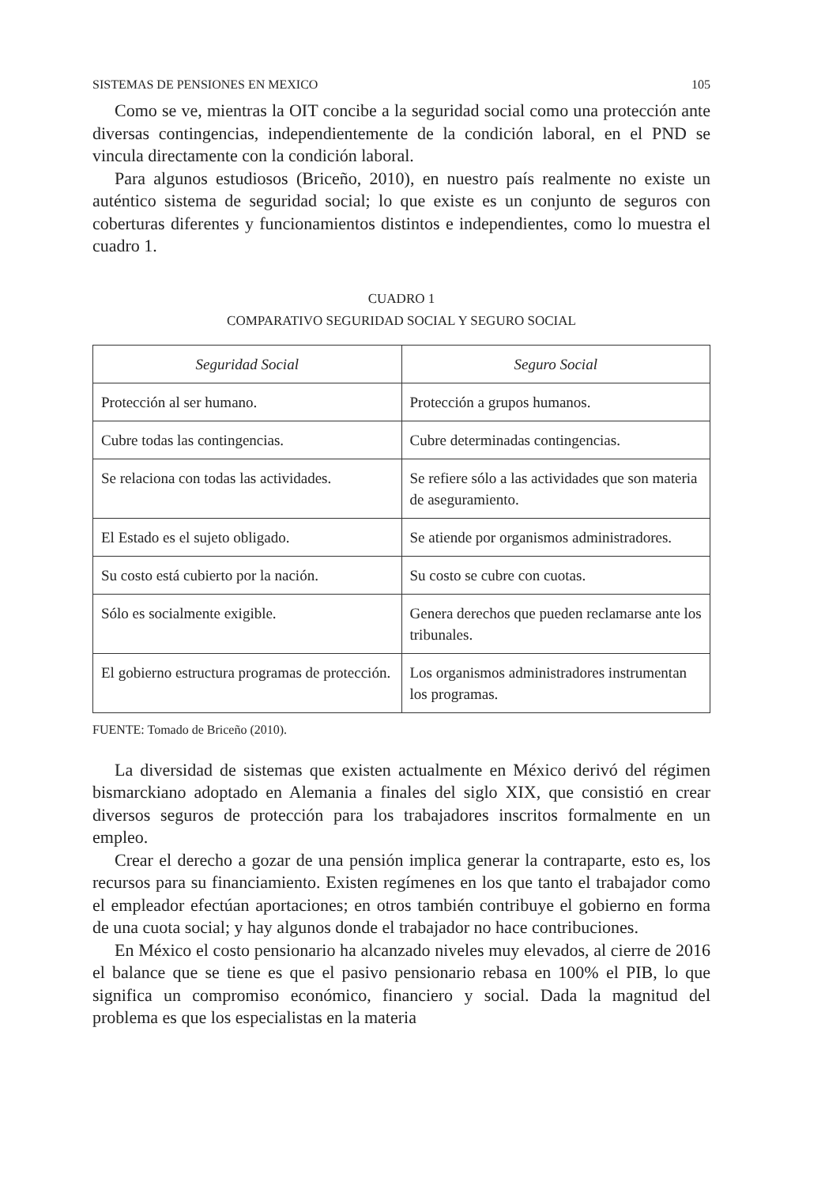SISTEMAS DE PENSIONES EN MEXICO 105
Como se ve, mientras la OIT concibe a la seguridad social como una protección ante diversas contingencias, independientemente de la condición laboral, en el PND se vincula directamente con la condición laboral.
Para algunos estudiosos (Briceño, 2010), en nuestro país realmente no existe un auténtico sistema de seguridad social; lo que existe es un conjunto de seguros con coberturas diferentes y funcionamientos distintos e independientes, como lo muestra el cuadro 1.
CUADRO 1
COMPARATIVO SEGURIDAD SOCIAL Y SEGURO SOCIAL
| Seguridad Social | Seguro Social |
| --- | --- |
| Protección al ser humano. | Protección a grupos humanos. |
| Cubre todas las contingencias. | Cubre determinadas contingencias. |
| Se relaciona con todas las actividades. | Se refiere sólo a las actividades que son materia de aseguramiento. |
| El Estado es el sujeto obligado. | Se atiende por organismos administradores. |
| Su costo está cubierto por la nación. | Su costo se cubre con cuotas. |
| Sólo es socialmente exigible. | Genera derechos que pueden reclamarse ante los tribunales. |
| El gobierno estructura programas de protección. | Los organismos administradores instrumentan los programas. |
FUENTE: Tomado de Briceño (2010).
La diversidad de sistemas que existen actualmente en México derivó del régimen bismarckiano adoptado en Alemania a finales del siglo XIX, que consistió en crear diversos seguros de protección para los trabajadores inscritos formalmente en un empleo.
Crear el derecho a gozar de una pensión implica generar la contraparte, esto es, los recursos para su financiamiento. Existen regímenes en los que tanto el trabajador como el empleador efectúan aportaciones; en otros también contribuye el gobierno en forma de una cuota social; y hay algunos donde el trabajador no hace contribuciones.
En México el costo pensionario ha alcanzado niveles muy elevados, al cierre de 2016 el balance que se tiene es que el pasivo pensionario rebasa en 100% el PIB, lo que significa un compromiso económico, financiero y social. Dada la magnitud del problema es que los especialistas en la materia